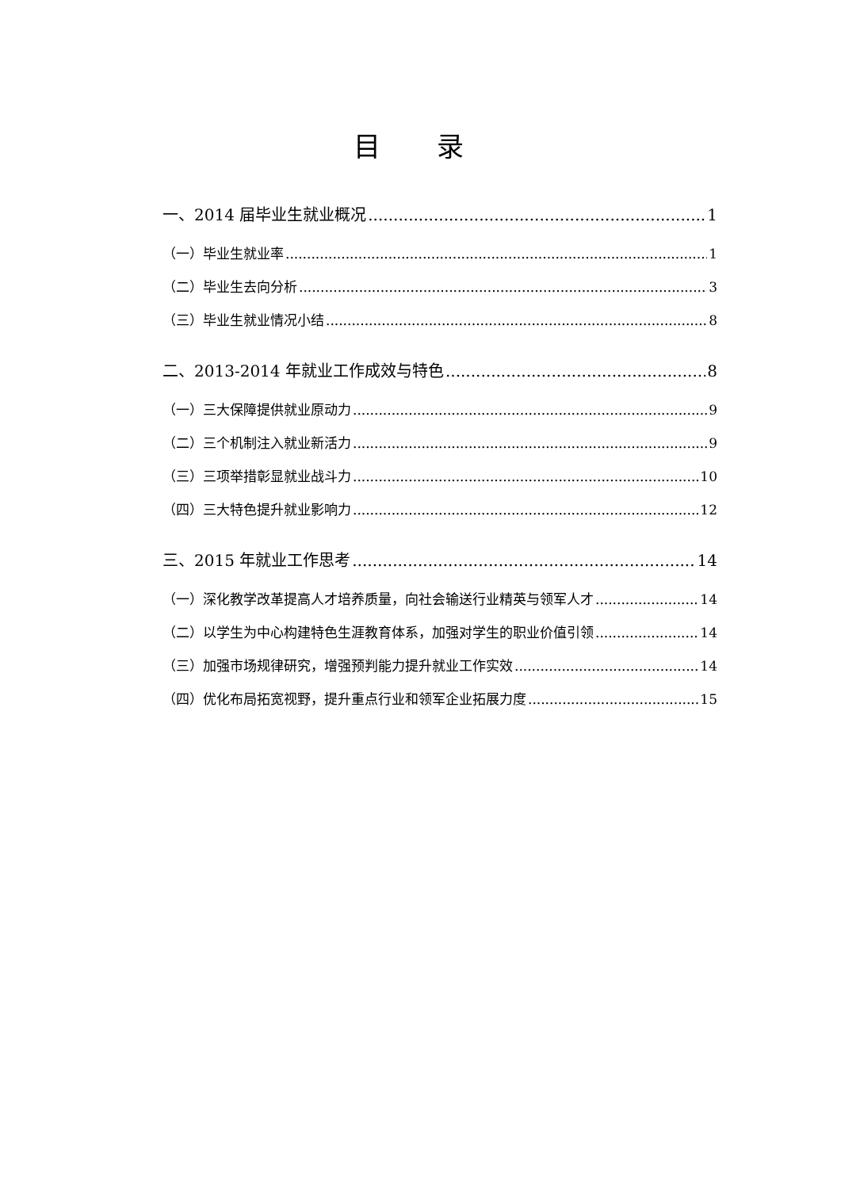目 录
一、2014 届毕业生就业概况 1
（一）毕业生就业率 1
（二）毕业生去向分析 3
（三）毕业生就业情况小结 8
二、2013-2014 年就业工作成效与特色 8
（一）三大保障提供就业原动力 9
（二）三个机制注入就业新活力 9
（三）三项举措彰显就业战斗力 10
（四）三大特色提升就业影响力 12
三、2015 年就业工作思考 14
（一）深化教学改革提高人才培养质量，向社会输送行业精英与领军人才 14
（二）以学生为中心构建特色生涯教育体系，加强对学生的职业价值引领 14
（三）加强市场规律研究，增强预判能力提升就业工作实效 14
（四）优化布局拓宽视野，提升重点行业和领军企业拓展力度 15